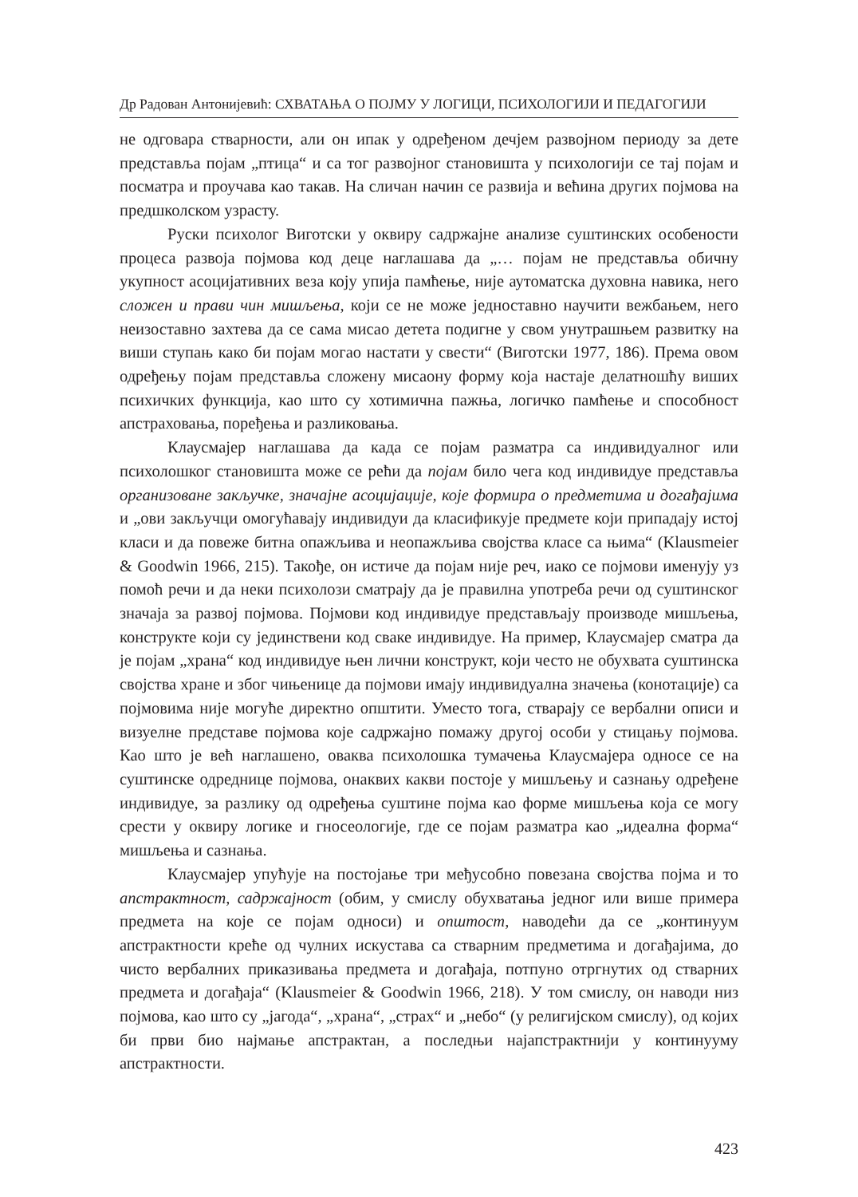Др Радован Антонијевић: СХВАТАЊА О ПОЈМУ У ЛОГИЦИ, ПСИХОЛОГИЈИ И ПЕДАГОГИЈИ
не одговара стварности, али он ипак у одређеном дечјем развојном периоду за дете представља појам „птица“ и са тог развојног становишта у психологији се тај појам и посматра и проучава као такав. На сличан начин се развија и већина других појмова на предшколском узрасту.
Руски психолог Виготски у оквиру садржајне анализе суштинских особености процеса развоја појмова код деце наглашава да „… појам не представља обичну укупност асоцијативних веза коју упија памћење, није аутоматска духовна навика, него сложен и прави чин мишљења, који се не може једноставно научити вежбањем, него неизоставно захтева да се сама мисао детета подигне у свом унутрашњем развитку на виши ступањ како би појам могао настати у свести“ (Виготски 1977, 186). Према овом одређењу појам представља сложену мисаону форму која настаје делатношћу виших психичких функција, као што су хотимична пажња, логичко памћење и способност апстраховања, поређења и разликовања.
Клаусмајер наглашава да када се појам разматра са индивидуалног или психолошког становишта може се рећи да појам било чега код индивидуе представља организоване закључке, значајне асоцијације, које формира о предметима и догађајима и „ови закључци омогућавају индивидуи да класификује предмете који припадају истој класи и да повеже битна опажљива и неопажљива својства класе са њима“ (Klausmeier & Goodwin 1966, 215). Такође, он истиче да појам није реч, иако се појмови именују уз помоћ речи и да неки психолози сматрају да је правилна употреба речи од суштинског значаја за развој појмова. Појмови код индивидуе представљају производе мишљења, конструкте који су јединствени код сваке индивидуе. На пример, Клаусмајер сматра да је појам „храна“ код индивидуе њен лични конструкт, који често не обухвата суштинска својства хране и због чињенице да појмови имају индивидуална значења (конотације) са појмовима није могуће директно општити. Уместо тога, стварају се вербални описи и визуелне представе појмова које садржајно помажу другој особи у стицању појмова. Као што је већ наглашено, оваква психолошка тумачења Клаусмајера односе се на суштинске одреднице појмова, онаквих какви постоје у мишљењу и сазнању одређене индивидуе, за разлику од одређења суштине појма као форме мишљења која се могу срести у оквиру логике и гносеологије, где се појам разматра као „идеална форма“ мишљења и сазнања.
Клаусмајер упућује на постојање три међусобно повезана својства појма и то апстрактност, садржајност (обим, у смислу обухватања једног или више примера предмета на које се појам односи) и општост, наводећи да се „континуум апстрактности креће од чулних искустава са стварним предметима и догађајима, до чисто вербалних приказивања предмета и догађаја, потпуно отргнутих од стварних предмета и догађаја“ (Klausmeier & Goodwin 1966, 218). У том смислу, он наводи низ појмова, као што су „јагода“, „храна“, „страх“ и „небо“ (у религијском смислу), од којих би први био најмање апстрактан, а последњи најапстрактнији у континууму апстрактности.
423